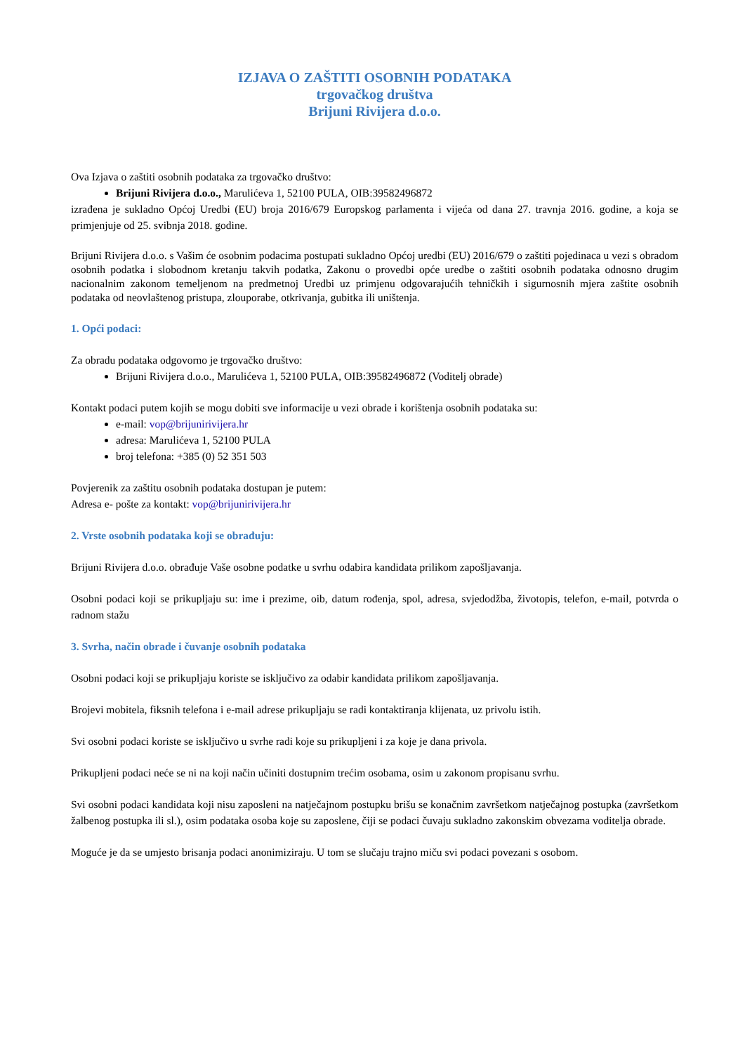IZJAVA O ZAŠTITI OSOBNIH PODATAKA
trgovačkog društva
Brijuni Rivijera d.o.o.
Ova Izjava o zaštiti osobnih podataka za trgovačko društvo:
Brijuni Rivijera d.o.o., Marulićeva 1, 52100 PULA, OIB:39582496872
izrađena je sukladno Općoj Uredbi (EU) broja 2016/679 Europskog parlamenta i vijeća od dana 27. travnja 2016. godine, a koja se primjenjuje od 25. svibnja 2018. godine.
Brijuni Rivijera d.o.o. s Vašim će osobnim podacima postupati sukladno Općoj uredbi (EU) 2016/679 o zaštiti pojedinaca u vezi s obradom osobnih podatka i slobodnom kretanju takvih podatka, Zakonu o provedbi opće uredbe o zaštiti osobnih podataka odnosno drugim nacionalnim zakonom temeljenom na predmetnoj Uredbi uz primjenu odgovarajućih tehničkih i sigurnosnih mjera zaštite osobnih podataka od neovlaštenog pristupa, zlouporabe, otkrivanja, gubitka ili uništenja.
1. Opći podaci:
Za obradu podataka odgovorno je trgovačko društvo:
Brijuni Rivijera d.o.o., Marulićeva 1, 52100 PULA, OIB:39582496872 (Voditelj obrade)
Kontakt podaci putem kojih se mogu dobiti sve informacije u vezi obrade i korištenja osobnih podataka su:
e-mail: vop@brijunirivijera.hr
adresa: Marulićeva 1, 52100 PULA
broj telefona: +385 (0) 52 351 503
Povjerenik za zaštitu osobnih podataka dostupan je putem:
Adresa e- pošte za kontakt: vop@brijunirivijera.hr
2. Vrste osobnih podataka koji se obrađuju:
Brijuni Rivijera d.o.o. obrađuje Vaše osobne podatke u svrhu odabira kandidata prilikom zapošljavanja.
Osobni podaci koji se prikupljaju su: ime i prezime, oib, datum rođenja, spol, adresa, svjedodžba, životopis, telefon, e-mail, potvrda o radnom stažu
3. Svrha, način obrade i čuvanje osobnih podataka
Osobni podaci koji se prikupljaju koriste se isključivo za odabir kandidata prilikom zapošljavanja.
Brojevi mobitela, fiksnih telefona i e-mail adrese prikupljaju se radi kontaktiranja klijenata, uz privolu istih.
Svi osobni podaci koriste se isključivo u svrhe radi koje su prikupljeni i za koje je dana privola.
Prikupljeni podaci neće se ni na koji način učiniti dostupnim trećim osobama, osim u zakonom propisanu svrhu.
Svi osobni podaci kandidata koji nisu zaposleni na natječajnom postupku brišu se konačnim završetkom natječajnog postupka (završetkom žalbenog postupka ili sl.), osim podataka osoba koje su zaposlene, čiji se podaci čuvaju sukladno zakonskim obvezama voditelja obrade.
Moguće je da se umjesto brisanja podaci anonimiziraju. U tom se slučaju trajno miču svi podaci povezani s osobom.